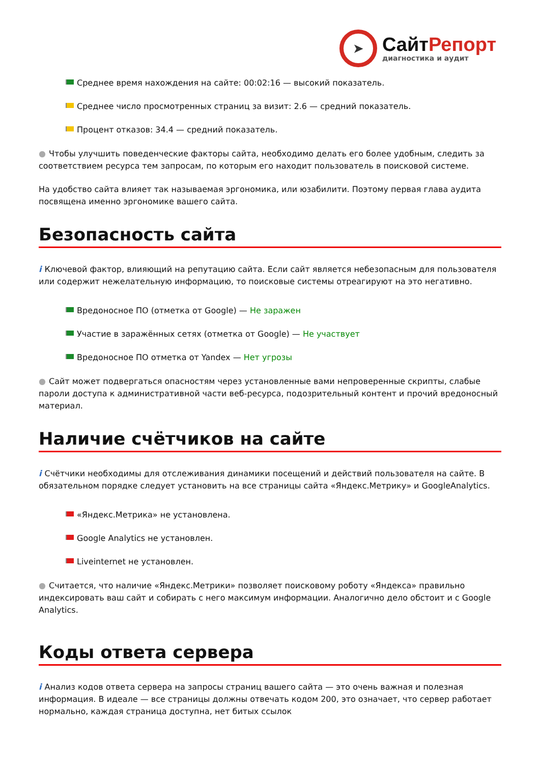➤
СайтРепорт
диагностика и аудит
Среднее время нахождения на сайте: 00:02:16 — высокий показатель.
Среднее число просмотренных страниц за визит: 2.6 — средний показатель.
Процент отказов: 34.4 — средний показатель.
● Чтобы улучшить поведенческие факторы сайта, необходимо делать его более удобным, следить за соответствием ресурса тем запросам, по которым его находит пользователь в поисковой системе.
На удобство сайта влияет так называемая эргономика, или юзабилити. Поэтому первая глава аудита посвящена именно эргономике вашего сайта.
Безопасность сайта
i Ключевой фактор, влияющий на репутацию сайта. Если сайт является небезопасным для пользователя или содержит нежелательную информацию, то поисковые системы отреагируют на это негативно.
Вредоносное ПО (отметка от Google) — Не заражен
Участие в заражённых сетях (отметка от Google) — Не участвует
Вредоносное ПО отметка от Yandex — Нет угрозы
● Сайт может подвергаться опасностям через установленные вами непроверенные скрипты, слабые пароли доступа к административной части веб-ресурса, подозрительный контент и прочий вредоносный материал.
Наличие счётчиков на сайте
i Счётчики необходимы для отслеживания динамики посещений и действий пользователя на сайте. В обязательном порядке следует установить на все страницы сайта «Яндекс.Метрику» и GoogleAnalytics.
«Яндекс.Метрика» не установлена.
Google Analytics не установлен.
Liveinternet не установлен.
● Считается, что наличие «Яндекс.Метрики» позволяет поисковому роботу «Яндекса» правильно индексировать ваш сайт и собирать с него максимум информации. Аналогично дело обстоит и с Google Analytics.
Коды ответа сервера
i Анализ кодов ответа сервера на запросы страниц вашего сайта — это очень важная и полезная информация. В идеале — все страницы должны отвечать кодом 200, это означает, что сервер работает нормально, каждая страница доступна, нет битых ссылок